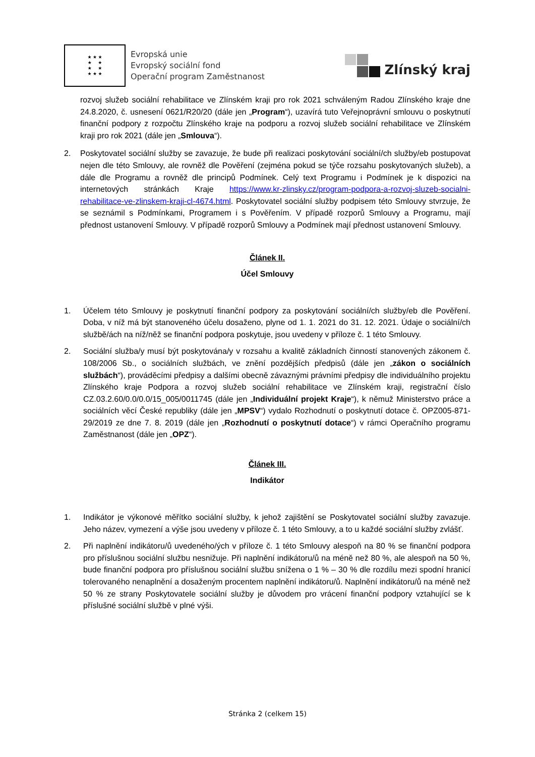★ ★ ★
★ ★
★ ★
★ ★ ★
Evropská unie
Evropský sociální fond
Operační program Zaměstnanost
Zlínský kraj
rozvoj služeb sociální rehabilitace ve Zlínském kraji pro rok 2021 schváleným Radou Zlínského kraje dne 24.8.2020, č. usnesení 0621/R20/20 (dále jen „Program“), uzavírá tuto Veřejnoprávní smlouvu o poskytnutí finanční podpory z rozpočtu Zlínského kraje na podporu a rozvoj služeb sociální rehabilitace ve Zlínském kraji pro rok 2021 (dále jen „Smlouva“).
2. Poskytovatel sociální služby se zavazuje, že bude při realizaci poskytování sociální/ch služby/eb postupovat nejen dle této Smlouvy, ale rovněž dle Pověření (zejména pokud se týče rozsahu poskytovaných služeb), a dále dle Programu a rovněž dle principů Podmínek. Celý text Programu i Podmínek je k dispozici na internetových stránkách Kraje https://www.kr-zlinsky.cz/program-podpora-a-rozvoj-sluzeb-socialni-rehabilitace-ve-zlinskem-kraji-cl-4674.html. Poskytovatel sociální služby podpisem této Smlouvy stvrzuje, že se seznámil s Podmínkami, Programem i s Pověřením. V případě rozporů Smlouvy a Programu, mají přednost ustanovení Smlouvy. V případě rozporů Smlouvy a Podmínek mají přednost ustanovení Smlouvy.
Článek II.
Účel Smlouvy
1. Účelem této Smlouvy je poskytnutí finanční podpory za poskytování sociální/ch služby/eb dle Pověření. Doba, v níž má být stanoveného účelu dosaženo, plyne od 1. 1. 2021 do 31. 12. 2021. Údaje o sociální/ch službě/ách na níž/něž se finanční podpora poskytuje, jsou uvedeny v příloze č. 1 této Smlouvy.
2. Sociální služba/y musí být poskytována/y v rozsahu a kvalitě základních činností stanovených zákonem č. 108/2006 Sb., o sociálních službách, ve znění pozdějších předpisů (dále jen „zákon o sociálních službách“), prováděcími předpisy a dalšími obecně závaznými právními předpisy dle individuálního projektu Zlínského kraje Podpora a rozvoj služeb sociální rehabilitace ve Zlínském kraji, registrační číslo CZ.03.2.60/0.0/0.0/15_005/0011745 (dále jen „Individuální projekt Kraje“), k němuž Ministerstvo práce a sociálních věcí České republiky (dále jen „MPSV“) vydalo Rozhodnutí o poskytnutí dotace č. OPZ005-871-29/2019 ze dne 7. 8. 2019 (dále jen „Rozhodnutí o poskytnutí dotace“) v rámci Operačního programu Zaměstnanost (dále jen „OPZ“).
Článek III.
Indikátor
1. Indikátor je výkonové měřítko sociální služby, k jehož zajištění se Poskytovatel sociální služby zavazuje. Jeho název, vymezení a výše jsou uvedeny v příloze č. 1 této Smlouvy, a to u každé sociální služby zvlášť.
2. Při naplnění indikátoru/ů uvedeného/ých v příloze č. 1 této Smlouvy alespoň na 80 % se finanční podpora pro příslušnou sociální službu nesnižuje. Při naplnění indikátoru/ů na méně než 80 %, ale alespoň na 50 %, bude finanční podpora pro příslušnou sociální službu snížena o 1 % – 30 % dle rozdílu mezi spodní hranicí tolerovaného nenaplnění a dosaženým procentem naplnění indikátoru/ů. Naplnění indikátoru/ů na méně než 50 % ze strany Poskytovatele sociální služby je důvodem pro vrácení finanční podpory vztahující se k příslušné sociální službě v plné výši.
Stránka 2 (celkem 15)